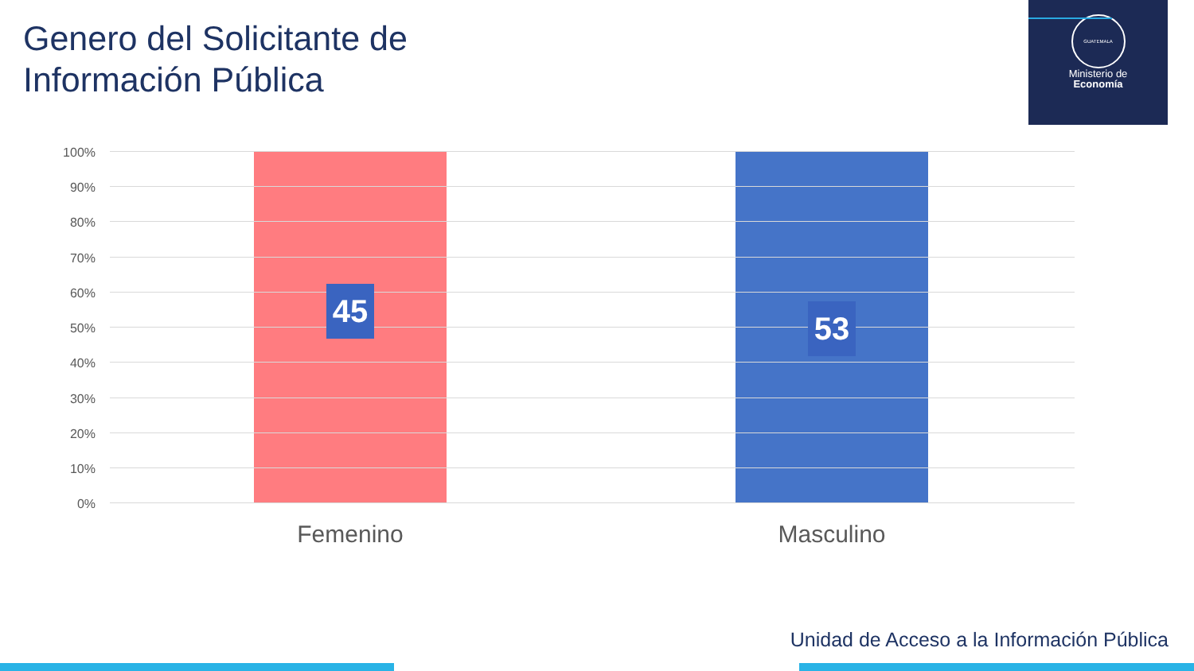Genero del Solicitante de
Información Pública
GUATEMALA
Ministerio de
Economía
100%
90%
80%
70%
60%
50%
40%
30%
20%
10%
0%
45 53
Femenino Masculino
Unidad de Acceso a la Información Pública